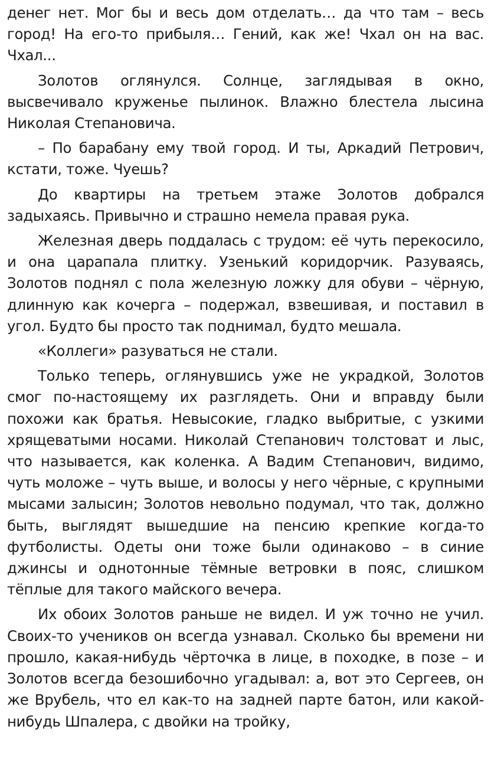денег нет. Мог бы и весь дом отделать… да что там – весь город! На его-то прибыля… Гений, как же! Чхал он на вас. Чхал...
Золотов оглянулся. Солнце, заглядывая в окно, высвечивало круженье пылинок. Влажно блестела лысина Николая Степановича.
– По барабану ему твой город. И ты, Аркадий Петрович, кстати, тоже. Чуешь?
До квартиры на третьем этаже Золотов добрался задыхаясь. Привычно и страшно немела правая рука.
Железная дверь поддалась с трудом: её чуть перекосило, и она царапала плитку. Узенький коридорчик. Разуваясь, Золотов поднял с пола железную ложку для обуви – чёрную, длинную как кочерга – подержал, взвешивая, и поставил в угол. Будто бы просто так поднимал, будто мешала.
«Коллеги» разуваться не стали.
Только теперь, оглянувшись уже не украдкой, Золотов смог по-настоящему их разглядеть. Они и вправду были похожи как братья. Невысокие, гладко выбритые, с узкими хрящеватыми носами. Николай Степанович толстоват и лыс, что называется, как коленка. А Вадим Степанович, видимо, чуть моложе – чуть выше, и волосы у него чёрные, с крупными мысами залысин; Золотов невольно подумал, что так, должно быть, выглядят вышедшие на пенсию крепкие когда-то футболисты. Одеты они тоже были одинаково – в синие джинсы и однотонные тёмные ветровки в пояс, слишком тёплые для такого майского вечера.
Их обоих Золотов раньше не видел. И уж точно не учил. Своих-то учеников он всегда узнавал. Сколько бы времени ни прошло, какая-нибудь чёрточка в лице, в походке, в позе – и Золотов всегда безошибочно угадывал: а, вот это Сергеев, он же Врубель, что ел как-то на задней парте батон, или какой-нибудь Шпалера, с двойки на тройку,